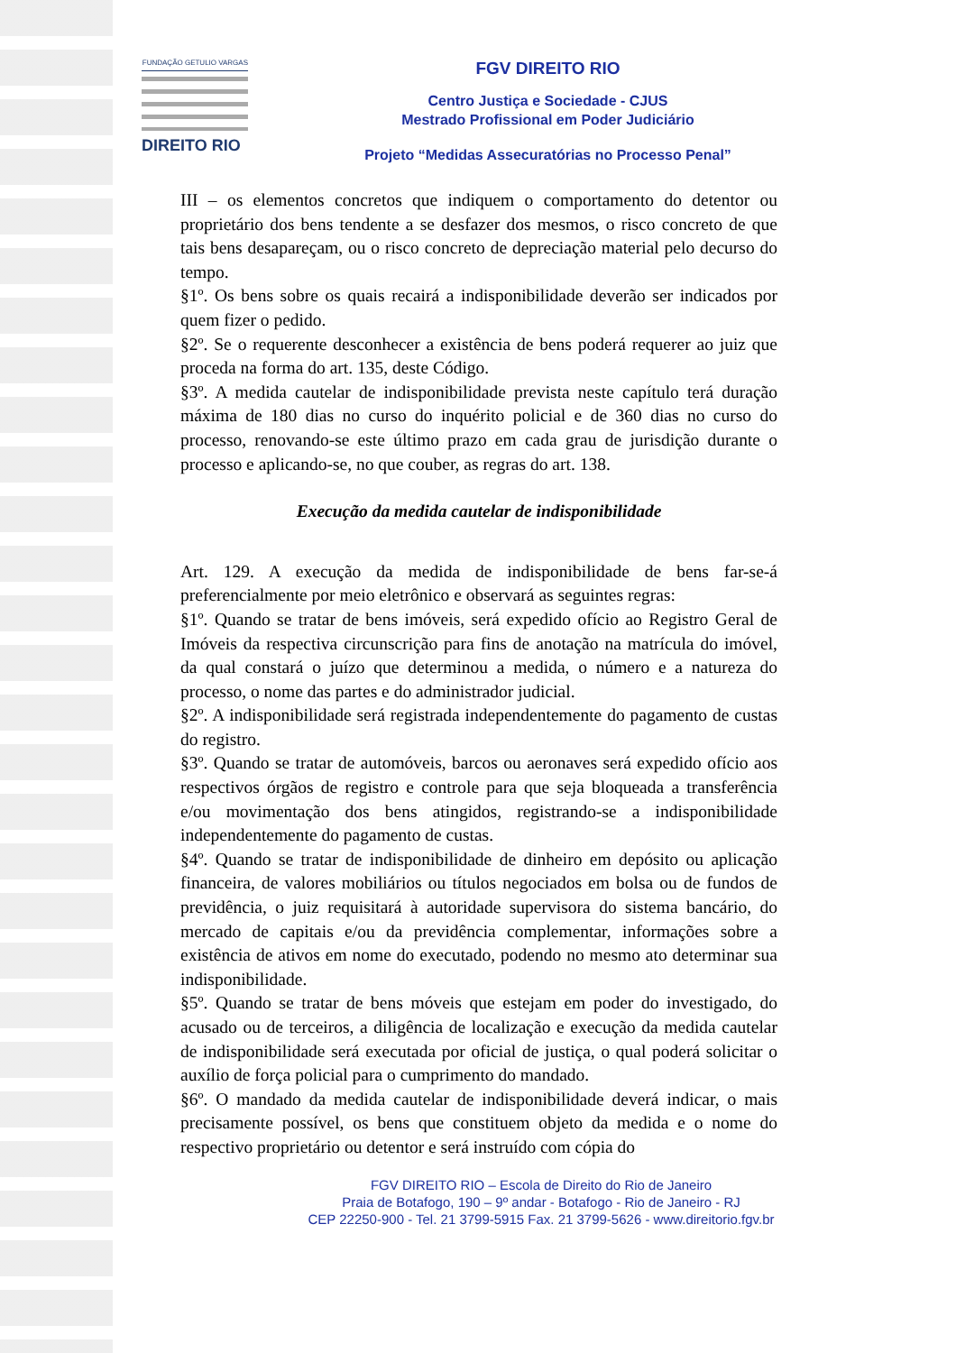FUNDAÇÃO GETULIO VARGAS
DIREITO RIO
FGV DIREITO RIO
Centro Justiça e Sociedade - CJUS
Mestrado Profissional em Poder Judiciário
Projeto “Medidas Assecuratórias no Processo Penal”
III – os elementos concretos que indiquem o comportamento do detentor ou proprietário dos bens tendente a se desfazer dos mesmos, o risco concreto de que tais bens desapareçam, ou o risco concreto de depreciação material pelo decurso do tempo.
§1º. Os bens sobre os quais recairá a indisponibilidade deverão ser indicados por quem fizer o pedido.
§2º. Se o requerente desconhecer a existência de bens poderá requerer ao juiz que proceda na forma do art. 135, deste Código.
§3º. A medida cautelar de indisponibilidade prevista neste capítulo terá duração máxima de 180 dias no curso do inquérito policial e de 360 dias no curso do processo, renovando-se este último prazo em cada grau de jurisdição durante o processo e aplicando-se, no que couber, as regras do art. 138.
Execução da medida cautelar de indisponibilidade
Art. 129. A execução da medida de indisponibilidade de bens far-se-á preferencialmente por meio eletrônico e observará as seguintes regras:
§1º. Quando se tratar de bens imóveis, será expedido ofício ao Registro Geral de Imóveis da respectiva circunscrição para fins de anotação na matrícula do imóvel, da qual constará o juízo que determinou a medida, o número e a natureza do processo, o nome das partes e do administrador judicial.
§2º. A indisponibilidade será registrada independentemente do pagamento de custas do registro.
§3º. Quando se tratar de automóveis, barcos ou aeronaves será expedido ofício aos respectivos órgãos de registro e controle para que seja bloqueada a transferência e/ou movimentação dos bens atingidos, registrando-se a indisponibilidade independentemente do pagamento de custas.
§4º. Quando se tratar de indisponibilidade de dinheiro em depósito ou aplicação financeira, de valores mobiliários ou títulos negociados em bolsa ou de fundos de previdência, o juiz requisitará à autoridade supervisora do sistema bancário, do mercado de capitais e/ou da previdência complementar, informações sobre a existência de ativos em nome do executado, podendo no mesmo ato determinar sua indisponibilidade.
§5º. Quando se tratar de bens móveis que estejam em poder do investigado, do acusado ou de terceiros, a diligência de localização e execução da medida cautelar de indisponibilidade será executada por oficial de justiça, o qual poderá solicitar o auxílio de força policial para o cumprimento do mandado.
§6º. O mandado da medida cautelar de indisponibilidade deverá indicar, o mais precisamente possível, os bens que constituem objeto da medida e o nome do respectivo proprietário ou detentor e será instruído com cópia do
FGV DIREITO RIO – Escola de Direito do Rio de Janeiro
Praia de Botafogo, 190 – 9º andar - Botafogo - Rio de Janeiro - RJ
CEP 22250-900 - Tel. 21 3799-5915 Fax. 21 3799-5626 - www.direitorio.fgv.br